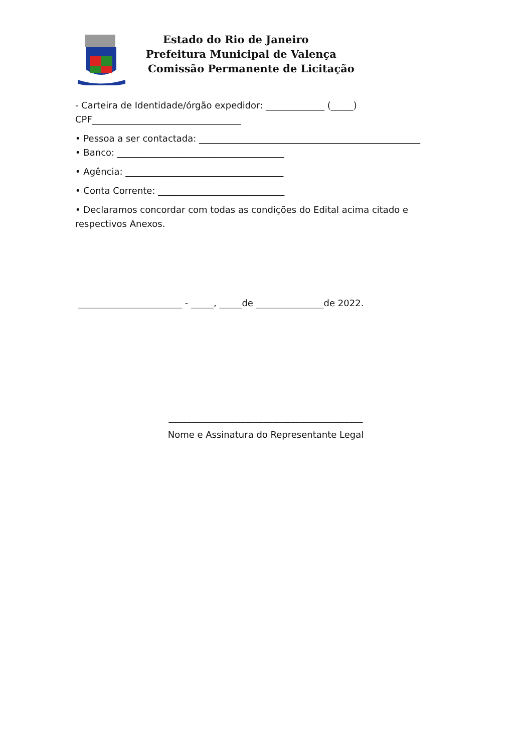Estado do Rio de Janeiro
Prefeitura Municipal de Valença
Comissão Permanente de Licitação
- Carteira de Identidade/órgão expedidor: _____________ (_____)
CPF_________________________________
• Pessoa a ser contactada: _________________________________________________
• Banco: _____________________________________
• Agência: ___________________________________
• Conta Corrente: ____________________________
• Declaramos concordar com todas as condições do Edital acima citado e respectivos Anexos.
_______________________ - _____, _____de _______________de 2022.
___________________________________________
Nome e Assinatura do Representante Legal